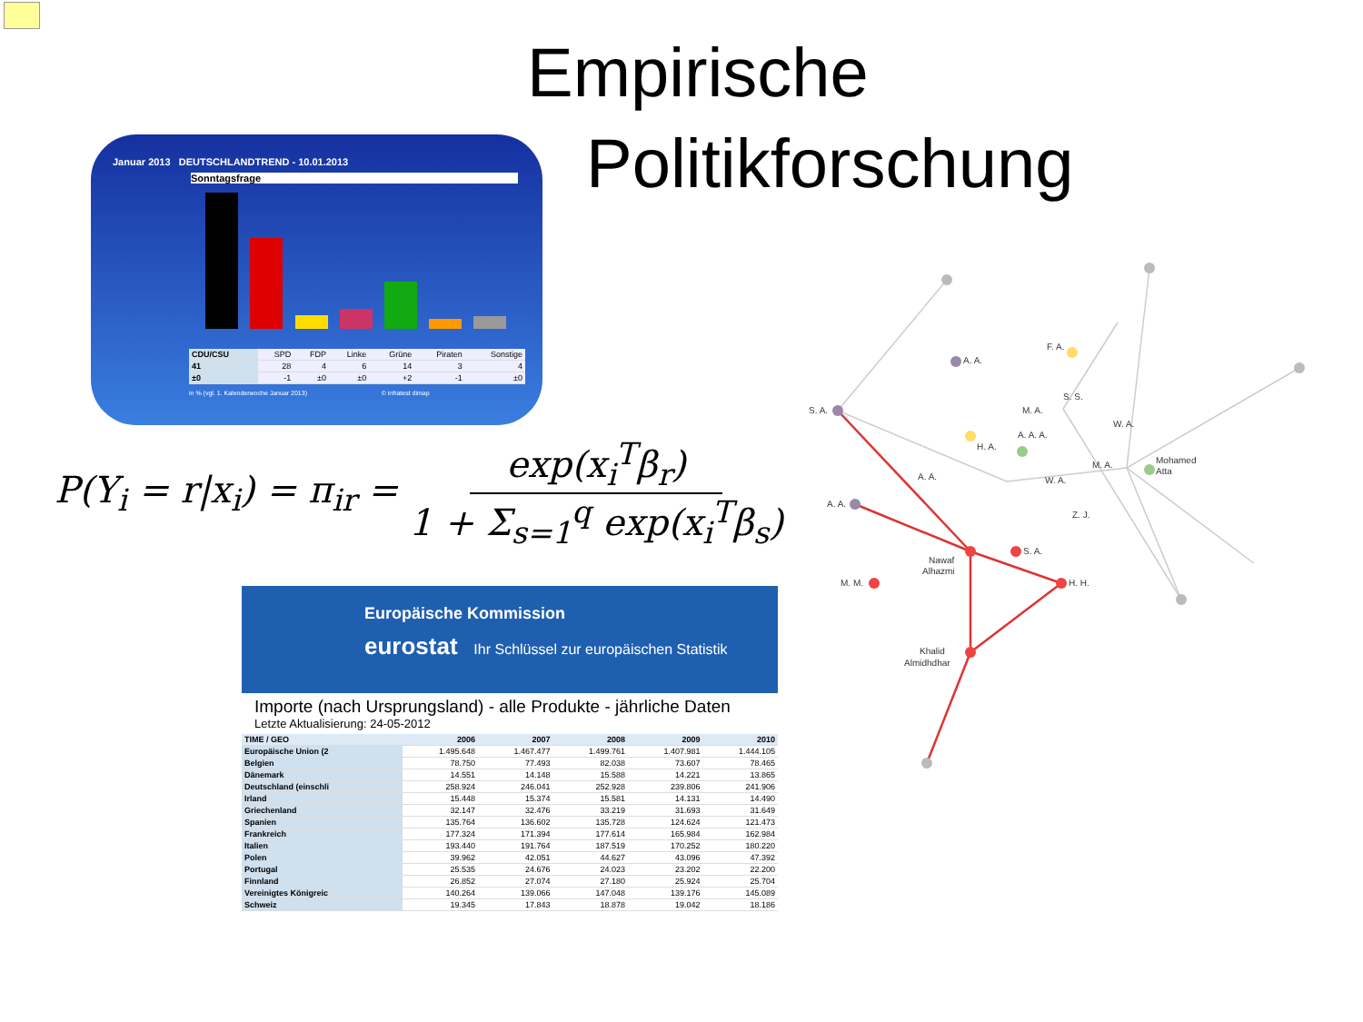Empirische
Politikforschung
Januar 2013 DEUTSCHLANDTREND - 10.01.2013
Sonntagsfrage
| CDU/CSU | SPD | FDP | Linke | Grüne | Piraten | Sonstige |
| 41 | 28 | 4 | 6 | 14 | 3 | 4 |
| ±0 | -1 | ±0 | ±0 | +2 | -1 | ±0 |
in % (vgl. 1. Kalenderwoche Januar 2013) © infratest dimap
P(Y<sub>i</sub> = r|x<sub>i</sub>) = π<sub>ir</sub> = exp(x<sub>i</sub><sup>T</sup>β<sub>r</sub>) 1 + Σ<sub>s=1</sub><sup>q</sup> exp(x<sub>i</sub><sup>T</sup>β<sub>s</sub>)
Europäische Kommission
eurostat Ihr Schlüssel zur europäischen Statistik
Importe (nach Ursprungsland) - alle Produkte - jährliche Daten
Letzte Aktualisierung: 24-05-2012
| TIME / GEO | 2006 | 2007 | 2008 | 2009 | 2010 |
| --- | --- | --- | --- | --- | --- |
| Europäische Union (2 | 1.495.648 | 1.467.477 | 1.499.761 | 1.407.981 | 1.444.105 |
| Belgien | 78.750 | 77.493 | 82.038 | 73.607 | 78.465 |
| Dänemark | 14.551 | 14.148 | 15.588 | 14.221 | 13.865 |
| Deutschland (einschli | 258.924 | 246.041 | 252.928 | 239.806 | 241.906 |
| Irland | 15.448 | 15.374 | 15.581 | 14.131 | 14.490 |
| Griechenland | 32.147 | 32.476 | 33.219 | 31.693 | 31.649 |
| Spanien | 135.764 | 136.602 | 135.728 | 124.624 | 121.473 |
| Frankreich | 177.324 | 171.394 | 177.614 | 165.984 | 162.984 |
| Italien | 193.440 | 191.764 | 187.519 | 170.252 | 180.220 |
| Polen | 39.962 | 42.051 | 44.627 | 43.096 | 47.392 |
| Portugal | 25.535 | 24.676 | 24.023 | 23.202 | 22.200 |
| Finnland | 26.852 | 27.074 | 27.180 | 25.924 | 25.704 |
| Vereinigtes Königreic | 140.264 | 139.066 | 147.048 | 139.176 | 145.089 |
| Schweiz | 19.345 | 17.843 | 18.878 | 19.042 | 18.186 |
S. A.
A. A.
A. A.
F. A.
Nawaf
Alhazmi
M. M.
S. A.
H. H.
Mohamed
Atta
Khalid
Almidhdhar
H. A.
A. A.
A. A. A.
M. A.
S. S.
W. A.
M. A.
W. A.
Z. J.